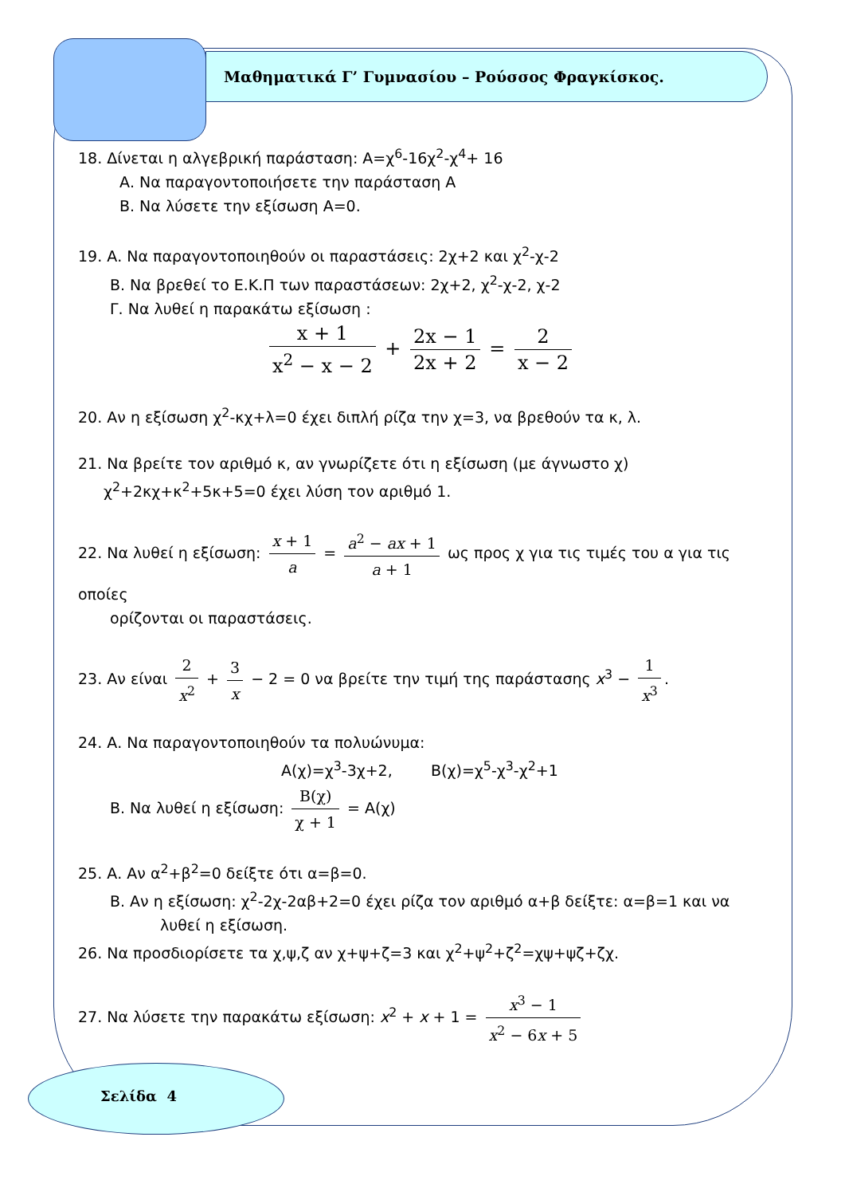Μαθηματικά Γ’ Γυμνασίου – Ρούσσος Φραγκίσκος.
18. Δίνεται η αλγεβρική παράσταση: Α=χ<sup>6</sup>-16χ<sup>2</sup>-χ<sup>4</sup>+ 16
Α. Να παραγοντοποιήσετε την παράσταση Α
Β. Να λύσετε την εξίσωση Α=0.
19. Α. Να παραγοντοποιηθούν οι παραστάσεις: 2χ+2 και χ<sup>2</sup>-χ-2
Β. Να βρεθεί το Ε.Κ.Π των παραστάσεων: 2χ+2, χ<sup>2</sup>-χ-2, χ-2
Γ. Να λυθεί η παρακάτω εξίσωση :
x + 1 x<sup>2</sup> − x − 2 + 2x − 1 2x + 2 = 2 x − 2
20. Αν η εξίσωση χ<sup>2</sup>-κχ+λ=0 έχει διπλή ρίζα την χ=3, να βρεθούν τα κ, λ.
21. Να βρείτε τον αριθμό κ, αν γνωρίζετε ότι η εξίσωση (με άγνωστο χ)
χ<sup>2</sup>+2κχ+κ<sup>2</sup>+5κ+5=0 έχει λύση τον αριθμό 1.
22. Να λυθεί η εξίσωση: x + 1 a = a<sup>2</sup> − ax + 1 a + 1 ως προς χ για τις τιμές του α για τις οποίες
ορίζονται οι παραστάσεις.
23. Αν είναι 2 x<sup>2</sup> + 3 x − 2 = 0 να βρείτε την τιμή της παράστασης x<sup>3</sup> − 1 x<sup>3</sup>.
24. Α. Να παραγοντοποιηθούν τα πολυώνυμα:
Α(χ)=χ<sup>3</sup>-3χ+2, Β(χ)=χ<sup>5</sup>-χ<sup>3</sup>-χ<sup>2</sup>+1
Β. Να λυθεί η εξίσωση: Β(χ) χ + 1 = Α(χ)
25. Α. Αν α<sup>2</sup>+β<sup>2</sup>=0 δείξτε ότι α=β=0.
Β. Αν η εξίσωση: χ<sup>2</sup>-2χ-2αβ+2=0 έχει ρίζα τον αριθμό α+β δείξτε: α=β=1 και να
λυθεί η εξίσωση.
26. Να προσδιορίσετε τα χ,ψ,ζ αν χ+ψ+ζ=3 και χ<sup>2</sup>+ψ<sup>2</sup>+ζ<sup>2</sup>=χψ+ψζ+ζχ.
27. Να λύσετε την παρακάτω εξίσωση: x<sup>2</sup> + x + 1 = x<sup>3</sup> − 1 x<sup>2</sup> − 6x + 5
Σελίδα 4